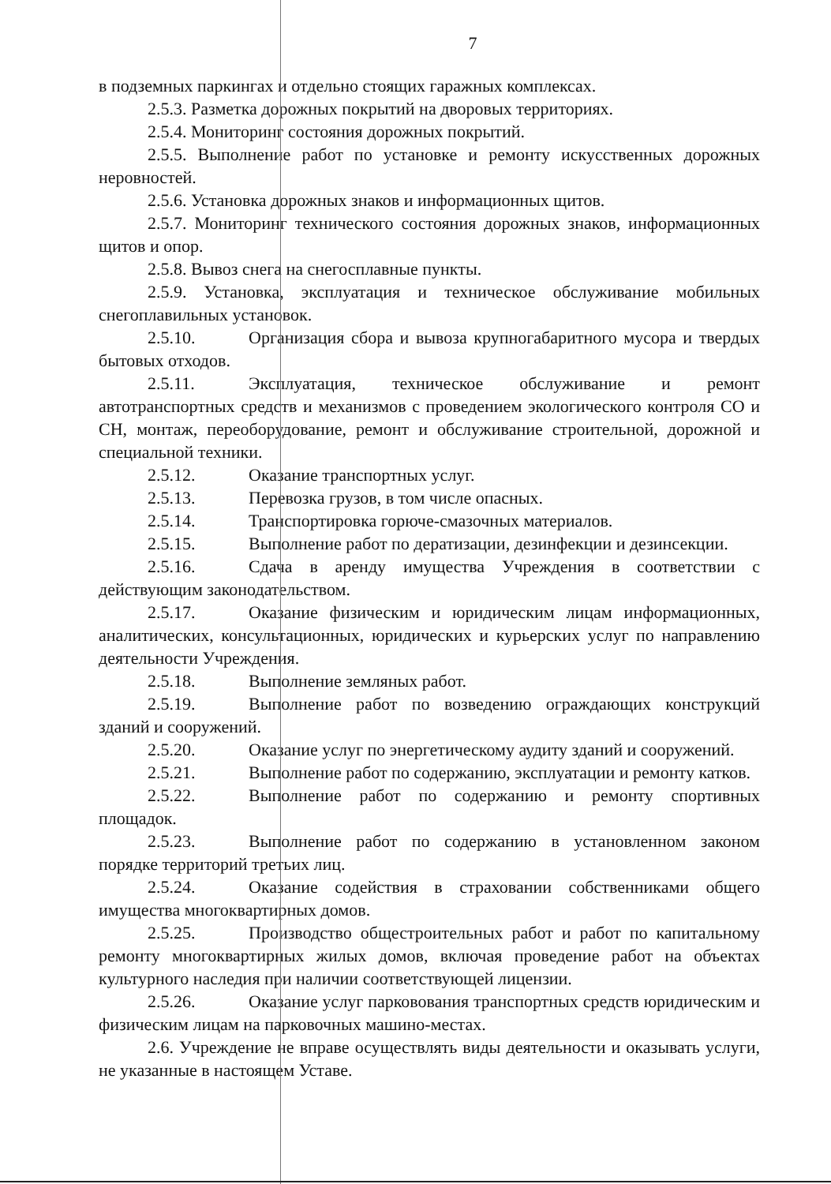7
в подземных паркингах и отдельно стоящих гаражных комплексах.
2.5.3. Разметка дорожных покрытий на дворовых территориях.
2.5.4. Мониторинг состояния дорожных покрытий.
2.5.5. Выполнение работ по установке и ремонту искусственных дорожных неровностей.
2.5.6. Установка дорожных знаков и информационных щитов.
2.5.7. Мониторинг технического состояния дорожных знаков, информационных щитов и опор.
2.5.8. Вывоз снега на снегосплавные пункты.
2.5.9. Установка, эксплуатация и техническое обслуживание мобильных снегоплавильных установок.
2.5.10. Организация сбора и вывоза крупногабаритного мусора и твердых бытовых отходов.
2.5.11. Эксплуатация, техническое обслуживание и ремонт автотранспортных средств и механизмов с проведением экологического контроля CO и CH, монтаж, переоборудование, ремонт и обслуживание строительной, дорожной и специальной техники.
2.5.12. Оказание транспортных услуг.
2.5.13. Перевозка грузов, в том числе опасных.
2.5.14. Транспортировка горюче-смазочных материалов.
2.5.15. Выполнение работ по дератизации, дезинфекции и дезинсекции.
2.5.16. Сдача в аренду имущества Учреждения в соответствии с действующим законодательством.
2.5.17. Оказание физическим и юридическим лицам информационных, аналитических, консультационных, юридических и курьерских услуг по направлению деятельности Учреждения.
2.5.18. Выполнение земляных работ.
2.5.19. Выполнение работ по возведению ограждающих конструкций зданий и сооружений.
2.5.20. Оказание услуг по энергетическому аудиту зданий и сооружений.
2.5.21. Выполнение работ по содержанию, эксплуатации и ремонту катков.
2.5.22. Выполнение работ по содержанию и ремонту спортивных площадок.
2.5.23. Выполнение работ по содержанию в установленном законом порядке территорий третьих лиц.
2.5.24. Оказание содействия в страховании собственниками общего имущества многоквартирных домов.
2.5.25. Производство общестроительных работ и работ по капитальному ремонту многоквартирных жилых домов, включая проведение работ на объектах культурного наследия при наличии соответствующей лицензии.
2.5.26. Оказание услуг парковования транспортных средств юридическим и физическим лицам на парковочных машино-местах.
2.6. Учреждение не вправе осуществлять виды деятельности и оказывать услуги, не указанные в настоящем Уставе.